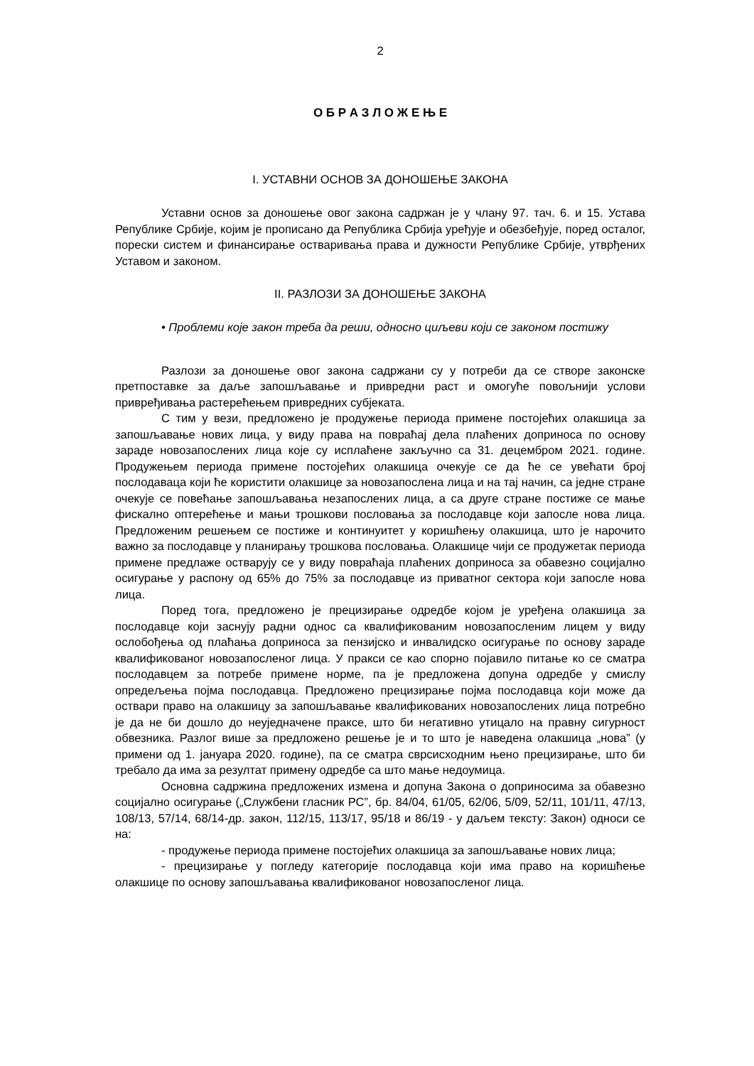2
О Б Р А З Л О Ж Е Њ Е
I. УСТАВНИ ОСНОВ ЗА ДОНОШЕЊЕ ЗАКОНА
Уставни основ за доношење овог закона садржан је у члану 97. тач. 6. и 15. Устава Републике Србије, којим је прописано да Република Србија уређује и обезбеђује, поред осталог, порески систем и финансирање остваривања права и дужности Републике Србије, утврђених Уставом и законом.
II. РАЗЛОЗИ ЗА ДОНОШЕЊЕ ЗАКОНА
• Проблеми које закон треба да реши, односно циљеви који се законом постижу
Разлози за доношење овог закона садржани су у потреби да се створе законске претпоставке за даље запошљавање и привредни раст и омогуће повољнији услови привређивања растерећењем привредних субјеката.
С тим у вези, предложено је продужење периода примене постојећих олакшица за запошљавање нових лица, у виду права на повраћај дела плаћених доприноса по основу зараде новозапослених лица које су исплаћене закључно са 31. децембром 2021. године. Продужењем периода примене постојећих олакшица очекује се да ће се увећати број послодаваца који ће користити олакшице за новозапослена лица и на тај начин, са једне стране очекује се повећање запошљавања незапослених лица, а са друге стране постиже се мање фискално оптерећење и мањи трошкови пословања за послодавце који запосле нова лица. Предложеним решењем се постиже и континуитет у коришћењу олакшица, што је нарочито важно за послодавце у планирању трошкова пословања. Олакшице чији се продужетак периода примене предлаже остварују се у виду повраћаја плаћених доприноса за обавезно социјално осигурање у распону од 65% до 75% за послодавце из приватног сектора који запосле нова лица.
Поред тога, предложено је прецизирање одредбе којом је уређена олакшица за послодавце који заснују радни однос са квалификованим новозапосленим лицем у виду ослобођења од плаћања доприноса за пензијско и инвалидско осигурање по основу зараде квалификованог новозапосленог лица. У пракси се као спорно појавило питање ко се сматра послодавцем за потребе примене норме, па је предложена допуна одредбе у смислу опредељења појма послодавца. Предложено прецизирање појма послодавца који може да оствари право на олакшицу за запошљавање квалификованих новозапослених лица потребно је да не би дошло до неуједначене праксе, што би негативно утицало на правну сигурност обвезника. Разлог више за предложено решење је и то што је наведена олакшица „нова” (у примени од 1. јануара 2020. године), па се сматра сврсисходним њено прецизирање, што би требало да има за резултат примену одредбе са што мање недоумица.
Основна садржина предложених измена и допуна Закона о доприносима за обавезно социјално осигурање („Службени гласник РС”, бр. 84/04, 61/05, 62/06, 5/09, 52/11, 101/11, 47/13, 108/13, 57/14, 68/14-др. закон, 112/15, 113/17, 95/18 и 86/19 - у даљем тексту: Закон) односи се на:
- продужење периода примене постојећих олакшица за запошљавање нових лица;
- прецизирање у погледу категорије послодавца који има право на коришћење олакшице по основу запошљавања квалификованог новозапосленог лица.